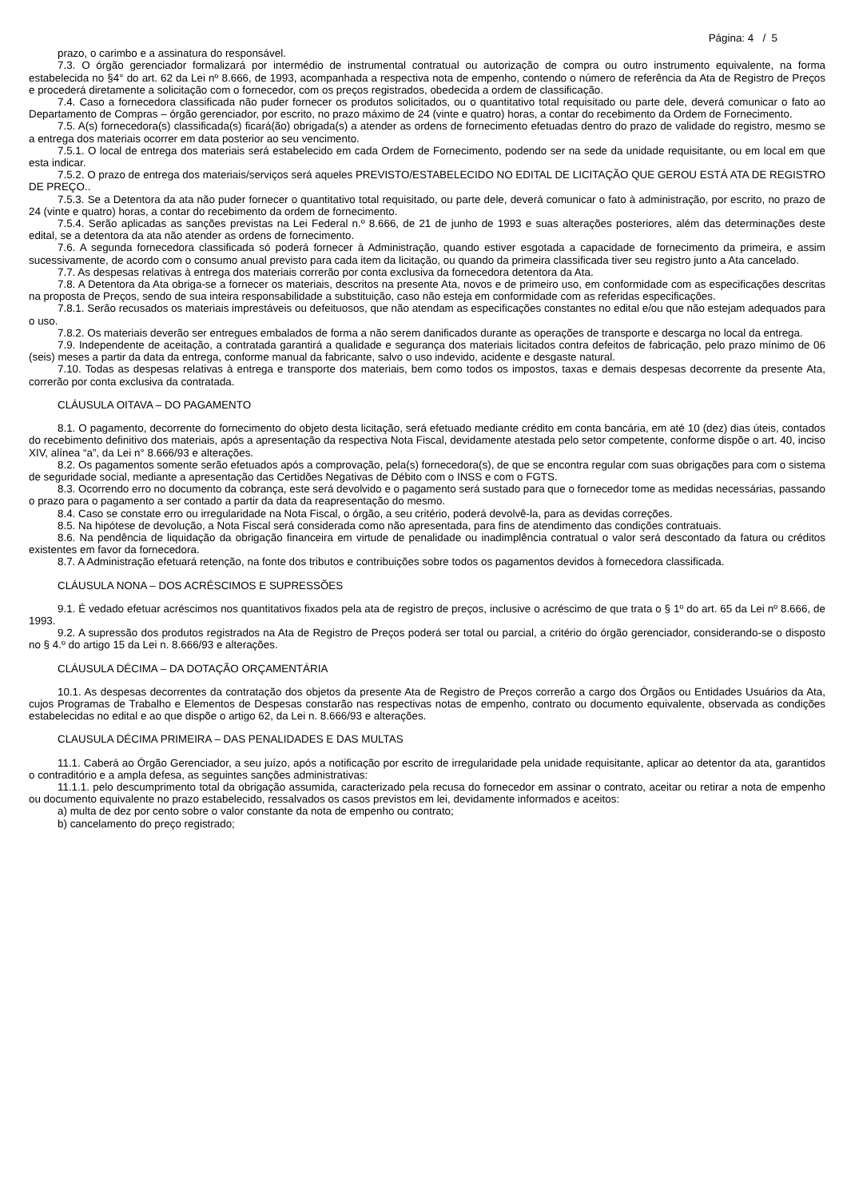Página: 4 / 5
prazo, o carimbo e a assinatura do responsável.
7.3. O órgão gerenciador formalizará por intermédio de instrumental contratual ou autorização de compra ou outro instrumento equivalente, na forma estabelecida no §4° do art. 62 da Lei nº 8.666, de 1993, acompanhada a respectiva nota de empenho, contendo o número de referência da Ata de Registro de Preços e procederá diretamente a solicitação com o fornecedor, com os preços registrados, obedecida a ordem de classificação.
7.4. Caso a fornecedora classificada não puder fornecer os produtos solicitados, ou o quantitativo total requisitado ou parte dele, deverá comunicar o fato ao Departamento de Compras – órgão gerenciador, por escrito, no prazo máximo de 24 (vinte e quatro) horas, a contar do recebimento da Ordem de Fornecimento.
7.5. A(s) fornecedora(s) classificada(s) ficará(ão) obrigada(s) a atender as ordens de fornecimento efetuadas dentro do prazo de validade do registro, mesmo se a entrega dos materiais ocorrer em data posterior ao seu vencimento.
7.5.1. O local de entrega dos materiais será estabelecido em cada Ordem de Fornecimento, podendo ser na sede da unidade requisitante, ou em local em que esta indicar.
7.5.2. O prazo de entrega dos materiais/serviços será aqueles PREVISTO/ESTABELECIDO NO EDITAL DE LICITAÇÃO QUE GEROU ESTÁ ATA DE REGISTRO DE PREÇO..
7.5.3. Se a Detentora da ata não puder fornecer o quantitativo total requisitado, ou parte dele, deverá comunicar o fato à administração, por escrito, no prazo de 24 (vinte e quatro) horas, a contar do recebimento da ordem de fornecimento.
7.5.4. Serão aplicadas as sanções previstas na Lei Federal n.º 8.666, de 21 de junho de 1993 e suas alterações posteriores, além das determinações deste edital, se a detentora da ata não atender as ordens de fornecimento.
7.6. A segunda fornecedora classificada só poderá fornecer à Administração, quando estiver esgotada a capacidade de fornecimento da primeira, e assim sucessivamente, de acordo com o consumo anual previsto para cada item da licitação, ou quando da primeira classificada tiver seu registro junto a Ata cancelado.
7.7. As despesas relativas à entrega dos materiais correrão por conta exclusiva da fornecedora detentora da Ata.
7.8. A Detentora da Ata obriga-se a fornecer os materiais, descritos na presente Ata, novos e de primeiro uso, em conformidade com as especificações descritas na proposta de Preços, sendo de sua inteira responsabilidade a substituição, caso não esteja em conformidade com as referidas especificações.
7.8.1. Serão recusados os materiais imprestáveis ou defeituosos, que não atendam as especificações constantes no edital e/ou que não estejam adequados para o uso.
7.8.2. Os materiais deverão ser entregues embalados de forma a não serem danificados durante as operações de transporte e descarga no local da entrega.
7.9. Independente de aceitação, a contratada garantirá a qualidade e segurança dos materiais licitados contra defeitos de fabricação, pelo prazo mínimo de 06 (seis) meses a partir da data da entrega, conforme manual da fabricante, salvo o uso indevido, acidente e desgaste natural.
7.10. Todas as despesas relativas à entrega e transporte dos materiais, bem como todos os impostos, taxas e demais despesas decorrente da presente Ata, correrão por conta exclusiva da contratada.
CLÁUSULA OITAVA – DO PAGAMENTO
8.1. O pagamento, decorrente do fornecimento do objeto desta licitação, será efetuado mediante crédito em conta bancária, em até 10 (dez) dias úteis, contados do recebimento definitivo dos materiais, após a apresentação da respectiva Nota Fiscal, devidamente atestada pelo setor competente, conforme dispõe o art. 40, inciso XIV, alínea “a”, da Lei n° 8.666/93 e alterações.
8.2. Os pagamentos somente serão efetuados após a comprovação, pela(s) fornecedora(s), de que se encontra regular com suas obrigações para com o sistema de seguridade social, mediante a apresentação das Certidões Negativas de Débito com o INSS e com o FGTS.
8.3. Ocorrendo erro no documento da cobrança, este será devolvido e o pagamento será sustado para que o fornecedor tome as medidas necessárias, passando o prazo para o pagamento a ser contado a partir da data da reapresentação do mesmo.
8.4. Caso se constate erro ou irregularidade na Nota Fiscal, o órgão, a seu critério, poderá devolvê-la, para as devidas correções.
8.5. Na hipótese de devolução, a Nota Fiscal será considerada como não apresentada, para fins de atendimento das condições contratuais.
8.6. Na pendência de liquidação da obrigação financeira em virtude de penalidade ou inadimplência contratual o valor será descontado da fatura ou créditos existentes em favor da fornecedora.
8.7. A Administração efetuará retenção, na fonte dos tributos e contribuições sobre todos os pagamentos devidos à fornecedora classificada.
CLÁUSULA NONA – DOS ACRÉSCIMOS E SUPRESSÕES
9.1. É vedado efetuar acréscimos nos quantitativos fixados pela ata de registro de preços, inclusive o acréscimo de que trata o § 1º do art. 65 da Lei nº 8.666, de 1993.
9.2. A supressão dos produtos registrados na Ata de Registro de Preços poderá ser total ou parcial, a critério do órgão gerenciador, considerando-se o disposto no § 4.º do artigo 15 da Lei n. 8.666/93 e alterações.
CLÁUSULA DÉCIMA – DA DOTAÇÃO ORÇAMENTÁRIA
10.1. As despesas decorrentes da contratação dos objetos da presente Ata de Registro de Preços correrão a cargo dos Órgãos ou Entidades Usuários da Ata, cujos Programas de Trabalho e Elementos de Despesas constarão nas respectivas notas de empenho, contrato ou documento equivalente, observada as condições estabelecidas no edital e ao que dispõe o artigo 62, da Lei n. 8.666/93 e alterações.
CLAUSULA DÉCIMA PRIMEIRA – DAS PENALIDADES E DAS MULTAS
11.1. Caberá ao Órgão Gerenciador, a seu juízo, após a notificação por escrito de irregularidade pela unidade requisitante, aplicar ao detentor da ata, garantidos o contraditório e a ampla defesa, as seguintes sanções administrativas:
11.1.1. pelo descumprimento total da obrigação assumida, caracterizado pela recusa do fornecedor em assinar o contrato, aceitar ou retirar a nota de empenho ou documento equivalente no prazo estabelecido, ressalvados os casos previstos em lei, devidamente informados e aceitos:
a) multa de dez por cento sobre o valor constante da nota de empenho ou contrato;
b) cancelamento do preço registrado;